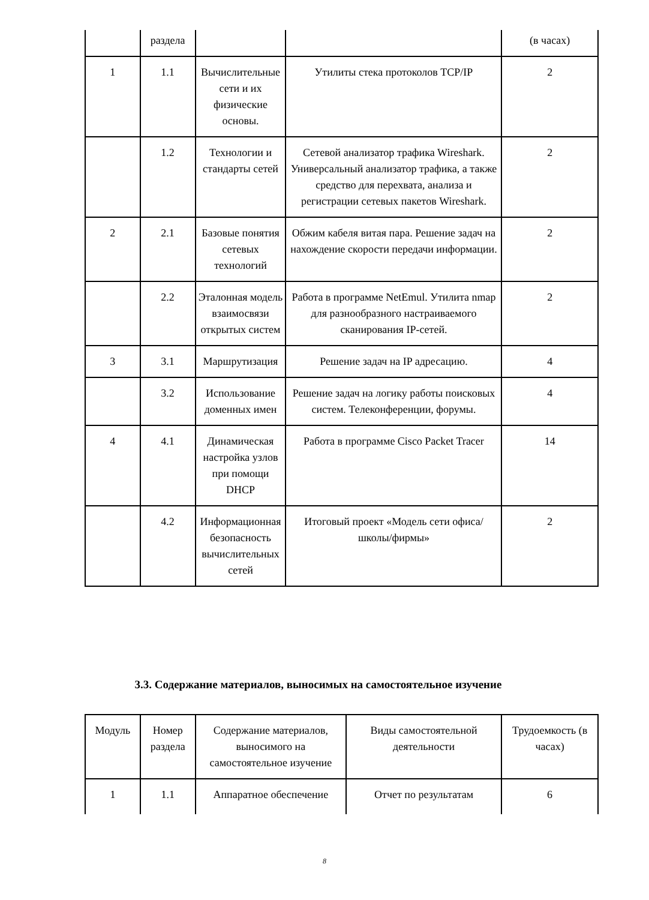| | раздела | | | (в часах) |
| 1 | 1.1 | Вычислительные сети и их физические основы. | Утилиты стека протоколов TCP/IP | 2 |
| | 1.2 | Технологии и стандарты сетей | Сетевой анализатор трафика Wireshark. Универсальный анализатор трафика, а также средство для перехвата, анализа и регистрации сетевых пакетов Wireshark. | 2 |
| 2 | 2.1 | Базовые понятия сетевых технологий | Обжим кабеля витая пара. Решение задач на нахождение скорости передачи информации. | 2 |
| | 2.2 | Эталонная модель взаимосвязи открытых систем | Работа в программе NetEmul. Утилита nmap для разнообразного настраиваемого сканирования IP-сетей. | 2 |
| 3 | 3.1 | Маршрутизация | Решение задач на IP адресацию. | 4 |
| | 3.2 | Использование доменных имен | Решение задач на логику работы поисковых систем. Телеконференции, форумы. | 4 |
| 4 | 4.1 | Динамическая настройка узлов при помощи DHCP | Работа в программе Cisco Packet Tracer | 14 |
| | 4.2 | Информационная безопасность вычислительных сетей | Итоговый проект «Модель сети офиса/школы/фирмы» | 2 |
3.3. Содержание материалов, выносимых на самостоятельное изучение
| Модуль | Номер раздела | Содержание материалов, выносимого на самостоятельное изучение | Виды самостоятельной деятельности | Трудоемкость (в часах) |
| 1 | 1.1 | Аппаратное обеспечение | Отчет по результатам | 6 |
8